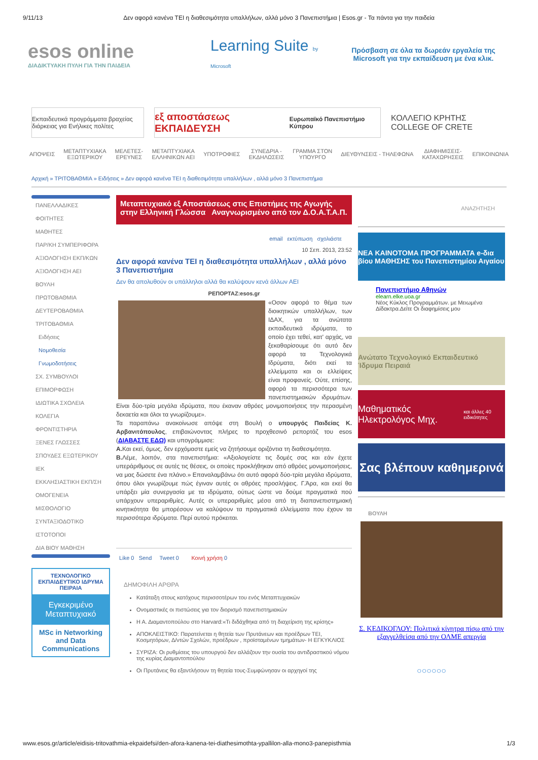9/11/13 Δεν αφορά κανένα ΤΕΙ η διαθεσιμότητα υπαλλήλων, αλλά μόνο 3 Πανεπιστήμια | Esos.gr - Τα πάντα για την παιδεία
esos online
ΔΙΑΔΙΚΤΥΑΚΗ ΠΥΛΗ ΓΙΑ ΤΗΝ ΠΑΙΔΕΙΑ
Learning Suite by Microsoft
Πρόσβαση σε όλα τα δωρεάν εργαλεία της Microsoft για την εκπαίδευση με ένα κλικ.
Εκπαιδευτικά προγράμματα βραχείας διάρκειας για Ενήλικες πολίτες
εξ αποστάσεως ΕΚΠΑΙΔΕΥΣΗ Ευρωπαϊκό Πανεπιστήμιο Κύπρου
ΚΟΛΛΕΓΙΟ ΚΡΗΤΗΣ COLLEGE OF CRETE
ΑΠΟΨΕΙΣ ΜΕΤΑΠΤΥΧΙΑΚΑ
ΕΞΩΤΕΡΙΚΟΥ ΜΕΛΕΤΕΣ-
ΕΡΕΥΝΕΣ ΜΕΤΑΠΤΥΧΙΑΚΑ
ΕΛΛΗΝΙΚΩΝ ΑΕΙ ΥΠΟΤΡΟΦΙΕΣ ΣΥΝΕΔΡΙΑ -
ΕΚΔΗΛΩΣΕΙΣ ΓΡΑΜΜΑ ΣΤΟΝ
ΥΠΟΥΡΓΟ ΔΙΕΥΘΥΝΣΕΙΣ - ΤΗΛΕΦΩΝΑ ΔΙΑΦΗΜΙΣΕΙΣ-
ΚΑΤΑΧΩΡΗΣΕΙΣ ΕΠΙΚΟΙΝΩΝΙΑ
Αρχική » ΤΡΙΤΟΒΑΘΜΙΑ » Ειδήσεις » Δεν αφορά κανένα ΤΕΙ η διαθεσιμότητα υπαλλήλων , αλλά μόνο 3 Πανεπιστήμια
ΠΑΝΕΛΛΑΔΙΚΕΣ
ΦΟΙΤΗΤΕΣ
ΜΑΘΗΤΕΣ
ΠΑΡ/ΚΗ ΣΥΜΠΕΡΙΦΟΡΑ
ΑΞΙΟΛΟΓΗΣΗ ΕΚΠ/ΚΩΝ
ΑΞΙΟΛΟΓΗΣΗ ΑΕΙ
ΒΟΥΛΗ
ΠΡΩΤΟΒΑΘΜΙΑ
ΔΕΥΤΕΡΟΒΑΘΜΙΑ
ΤΡΙΤΟΒΑΘΜΙΑ
Ειδήσεις
Νομοθεσία
Γνωμοδοτήσεις
ΣΧ. ΣΥΜΒΟΥΛΟΙ
ΕΠΙΜΟΡΦΩΣΗ
ΙΔΙΩΤΙΚΑ ΣΧΟΛΕΙΑ
ΚΟΛΕΓΙΑ
ΦΡΟΝΤΙΣΤΗΡΙΑ
ΞΕΝΕΣ ΓΛΩΣΣΕΣ
ΣΠΟΥΔΕΣ ΕΞΩΤΕΡΙΚΟΥ
ΙΕΚ
ΕΚΚΛΗΣΙΑΣΤΙΚΗ ΕΚΠ/ΣΗ
ΟΜΟΓΕΝΕΙΑ
ΜΙΣΘΟΛΟΓΙΟ
ΣΥΝΤΑΞΙΟΔΟΤΙΚΟ
ΙΣΤΟΤΟΠΟΙ
ΔΙΑ ΒΙΟΥ ΜΑΘΗΣΗ
ΤΕΧΝΟΛΟΓΙΚΟ ΕΚΠΑΙΔΕΥΤΙΚΟ ΙΔΡΥΜΑ ΠΕΙΡΑΙΑ
Εγκεκριμένο Μεταπτυχιακό
MSc in Networking and Data Communications
Μεταπτυχιακό εξ Αποστάσεως στις Επιστήμες της Αγωγής στην Ελληνική Γλώσσα Αναγνωρισμένο από τον Δ.Ο.Α.Τ.Α.Π.
email εκτύπωση σχολιάστε
10 Σεπ. 2013, 23:52
Δεν αφορά κανένα ΤΕΙ η διαθεσιμότητα υπαλλήλων , αλλά μόνο 3 Πανεπιστήμια
Δεν θα απολυθούν οι υπάλληλοι αλλά θα καλύψουν κενά άλλων ΑΕΙ
ΡΕΠΟΡΤΑΖ:esos.gr
«Οσον αφορά το θέμα των διοικητικών υπαλλήλων, των ΙΔΑΧ, για τα ανώτατα εκπαιδευτικά ιδρύματα, το οποίο έχει τεθεί, κατ' αρχάς, να ξεκαθαρίσουμε ότι αυτό δεν αφορά τα Τεχνολογικά Ιδρύματα, διότι εκεί τα ελλείμματα και οι ελλείψεις είναι προφανείς. Ούτε, επίσης, αφορά τα περισσότερα των πανεπιστημιακών ιδρυμάτων. Είναι δύο-τρία μεγάλα ιδρύματα, που έκαναν αθρόες μονιμοποιήσεις την περασμένη δεκαετία και όλοι τα γνωρίζουμε».
Τα παραπάνω ανακοίνωσε απόψε στη Βουλή ο υπουργός Παιδείας Κ. Αρβανιτόπουλος, επιβαιώνοντας πλήρες το προχθεσινό ρεπορτάζ του esos (ΔΙΑΒΑΣΤΕ ΕΔΩ) και υπογράμμισε:
A. Και εκεί, όμως, δεν ερχόμαστε εμείς να ζητήσουμε οριζόντια τη διαθεσιμότητα.
B. Λέμε, λοιπόν, στα πανεπιστήμια: «Αξιολογείστε τις δομές σας και εάν έχετε υπεράριθμους σε αυτές τις θέσεις, οι οποίες προκλήθηκαν από αθρόες μονιμοποιήσεις, να μας δώσετε ένα πλάνο.» Επαναλαμβάνω ότι αυτό αφορά δύο-τρία μεγάλα ιδρύματα, όπου όλοι γνωρίζουμε πώς έγιναν αυτές οι αθρόες προσλήψεις. Γ.Άρα, και εκεί θα υπάρξει μία συνεργασία με τα ιδρύματα, ούτως ώστε να δούμε πραγματικά πού υπάρχουν υπεραριθμίες. Αυτές οι υπεραριθμίες μέσα από τη διαπανεπιστημιακή κινητικότητα θα μπορέσουν να καλύψουν τα πραγματικά ελλείμματα που έχουν τα περισσότερα ιδρύματα. Περί αυτού πρόκειται.
Like 0 Send Tweet 0 Κοινή χρήση 0
ΔΗΜΟΦΙΛΗ ΑΡΘΡΑ
Κατάταξη στους κατόχους περισσοτέρων του ενός Μεταπτυχιακών
Ονομαστικές οι πιστώσεις για τον διορισμό πανεπιστημιακών
Η Α. Διαμαντοπούλου στο Harvard:«Τι διδάχθηκα από τη διαχείριση της κρίσης»
ΑΠΟΚΛΕΙΣΤΙΚΟ: Παρατείνεται η θητεία των Πρυτάνεων και προέδρων ΤΕΙ, Κοσμητόρων, Δ/ντών Σχολών, προέδρων , προϊσταμένων τμημάτων- Η ΕΓΚΥΚΛΙΟΣ
ΣΥΡΙΖΑ: Οι ρυθμίσεις του υπουργού δεν αλλάζουν την ουσία του αντιδραστικού νόμου της κυρίας Διαμαντοπούλου
Οι Πρυτάνεις θα εξαντλήσουν τη θητεία τους-Συμφώνησαν οι αρχηγοί της
ΑΝΑΖΗΤΗΣΗ
ΝΕΑ ΚΑΙΝΟΤΟΜΑ ΠΡΟΓΡΑΜΜΑΤΑ e-δια βίου ΜΑΘΗΣΗΣ του Πανεπιστημίου Αιγαίου
Πανεπιστήμιο Αθηνών
elearn.elke.uoa.gr
Νέος Κύκλος Προγραμμάτων. με Μειωμένα Δίδακτρα.Δείτε Οι διαφημίσεις μου
Ανώτατο Τεχνολογικό Εκπαιδευτικό Ίδρυμα Πειραιά
Μαθηματικός Ηλεκτρολόγος Μηχ.
και άλλες 40 ειδικότητες
Σας βλέπουν καθημερινά
ΒΟΥΛΗ
Σ. ΚΕΔΙΚΟΓΛΟΥ: Πολιτικά κίνητρα πίσω από την εξαγγελθείσα από την ΟΛΜΕ απεργία
○○○○○○
www.esos.gr/article/eidisis-tritovathmia-ekpaidefsi/den-afora-kanena-tei-diathesimothta-ypallilon-alla-mono3-panepisthmia 1/3